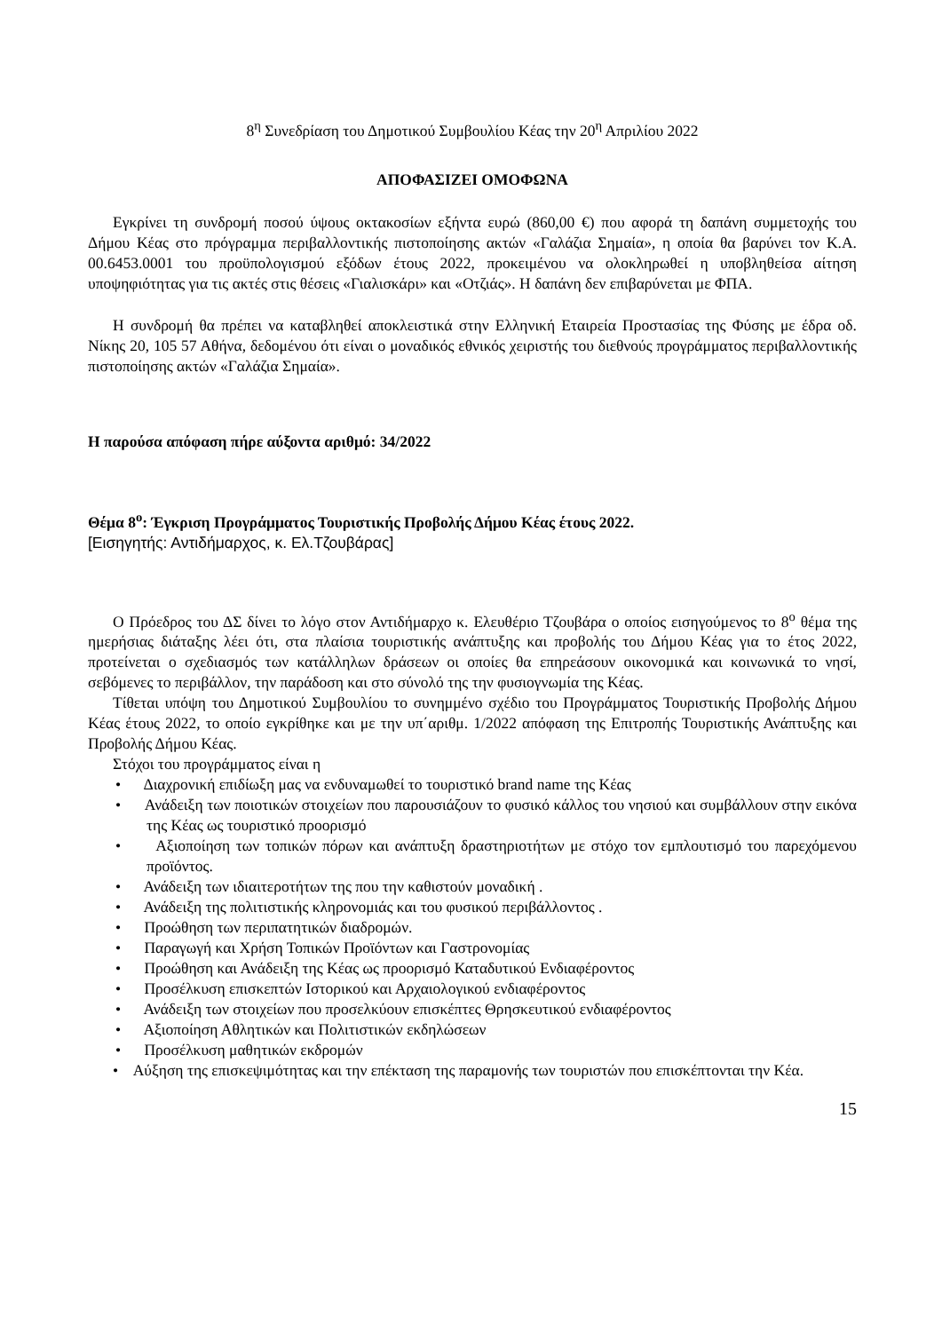8<sup>η</sup> Συνεδρίαση του Δημοτικού Συμβουλίου Κέας την 20<sup>η</sup> Απριλίου 2022
ΑΠΟΦΑΣΙΖΕΙ ΟΜΟΦΩΝΑ
Εγκρίνει τη συνδρομή ποσού ύψους οκτακοσίων εξήντα ευρώ (860,00 €) που αφορά τη δαπάνη συμμετοχής του Δήμου Κέας στο πρόγραμμα περιβαλλοντικής πιστοποίησης ακτών «Γαλάζια Σημαία», η οποία θα βαρύνει τον K.A. 00.6453.0001 του προϋπολογισμού εξόδων έτους 2022, προκειμένου να ολοκληρωθεί η υποβληθείσα αίτηση υποψηφιότητας για τις ακτές στις θέσεις «Γιαλισκάρι» και «Οτζιάς». Η δαπάνη δεν επιβαρύνεται με ΦΠΑ.
Η συνδρομή θα πρέπει να καταβληθεί αποκλειστικά στην Ελληνική Εταιρεία Προστασίας της Φύσης με έδρα οδ. Νίκης 20, 105 57 Αθήνα, δεδομένου ότι είναι ο μοναδικός εθνικός χειριστής του διεθνούς προγράμματος περιβαλλοντικής πιστοποίησης ακτών «Γαλάζια Σημαία».
Η παρούσα απόφαση πήρε αύξοντα αριθμό: 34/2022
Θέμα 8<sup>ο</sup>: Έγκριση Προγράμματος Τουριστικής Προβολής Δήμου Κέας έτους 2022.
[Εισηγητής: Αντιδήμαρχος, κ. Ελ.Τζουβάρας]
Ο Πρόεδρος του ΔΣ δίνει το λόγο στον Αντιδήμαρχο κ. Ελευθέριο Τζουβάρα ο οποίος εισηγούμενος το 8<sup>ο</sup> θέμα της ημερήσιας διάταξης λέει ότι, στα πλαίσια τουριστικής ανάπτυξης και προβολής του Δήμου Κέας για το έτος 2022, προτείνεται ο σχεδιασμός των κατάλληλων δράσεων οι οποίες θα επηρεάσουν οικονομικά και κοινωνικά το νησί, σεβόμενες το περιβάλλον, την παράδοση και στο σύνολό της την φυσιογνωμία της Κέας.
Τίθεται υπόψη του Δημοτικού Συμβουλίου το συνημμένο σχέδιο του Προγράμματος Τουριστικής Προβολής Δήμου Κέας έτους 2022, το οποίο εγκρίθηκε και με την υπ΄αριθμ. 1/2022 απόφαση της Επιτροπής Τουριστικής Ανάπτυξης και Προβολής Δήμου Κέας.
Στόχοι του προγράμματος είναι η
• Διαχρονική επιδίωξη μας να ενδυναμωθεί το τουριστικό brand name της Κέας
• Ανάδειξη των ποιοτικών στοιχείων που παρουσιάζουν το φυσικό κάλλος του νησιού και συμβάλλουν στην εικόνα της Κέας ως τουριστικό προορισμό
• Αξιοποίηση των τοπικών πόρων και ανάπτυξη δραστηριοτήτων με στόχο τον εμπλουτισμό του παρεχόμενου προϊόντος.
• Ανάδειξη των ιδιαιτεροτήτων της που την καθιστούν μοναδική .
• Ανάδειξη της πολιτιστικής κληρονομιάς και του φυσικού περιβάλλοντος .
• Προώθηση των περιπατητικών διαδρομών.
• Παραγωγή και Χρήση Τοπικών Προϊόντων και Γαστρονομίας
• Προώθηση και Ανάδειξη της Κέας ως προορισμό Καταδυτικού Ενδιαφέροντος
• Προσέλκυση επισκεπτών Ιστορικού και Αρχαιολογικού ενδιαφέροντος
• Ανάδειξη των στοιχείων που προσελκύουν επισκέπτες Θρησκευτικού ενδιαφέροντος
• Αξιοποίηση Αθλητικών και Πολιτιστικών εκδηλώσεων
• Προσέλκυση μαθητικών εκδρομών
• Αύξηση της επισκεψιμότητας και την επέκταση της παραμονής των τουριστών που επισκέπτονται την Κέα.
15